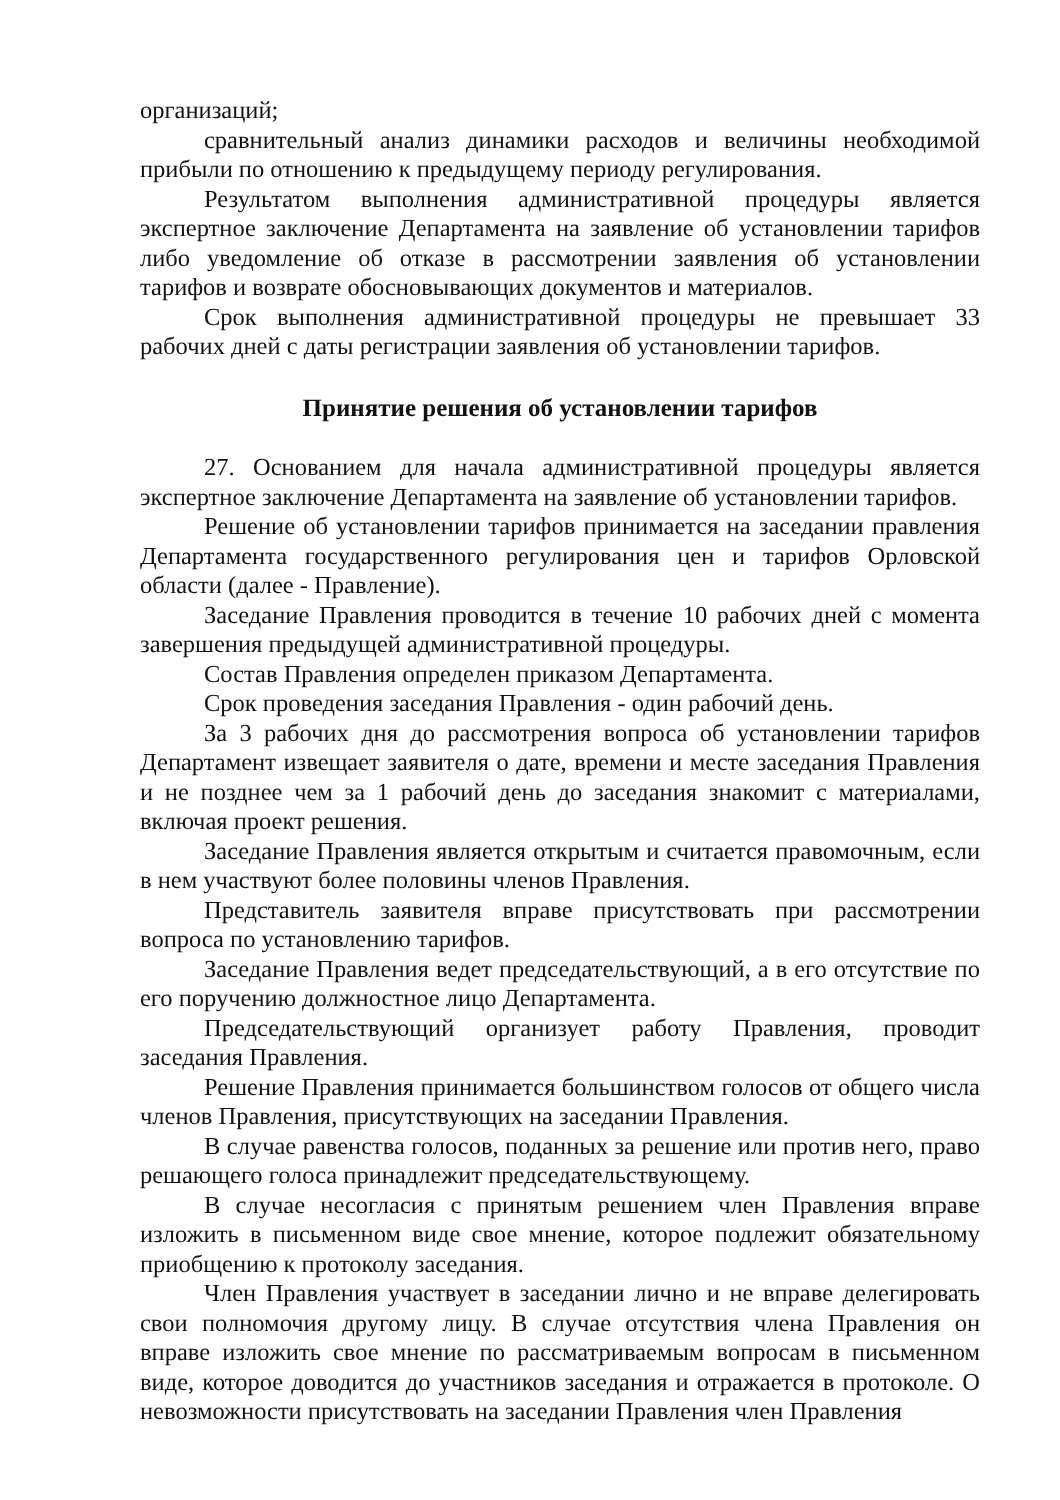организаций;
сравнительный анализ динамики расходов и величины необходимой прибыли по отношению к предыдущему периоду регулирования.
Результатом выполнения административной процедуры является экспертное заключение Департамента на заявление об установлении тарифов либо уведомление об отказе в рассмотрении заявления об установлении тарифов и возврате обосновывающих документов и материалов.
Срок выполнения административной процедуры не превышает 33 рабочих дней с даты регистрации заявления об установлении тарифов.
Принятие решения об установлении тарифов
27. Основанием для начала административной процедуры является экспертное заключение Департамента на заявление об установлении тарифов.
Решение об установлении тарифов принимается на заседании правления Департамента государственного регулирования цен и тарифов Орловской области (далее - Правление).
Заседание Правления проводится в течение 10 рабочих дней с момента завершения предыдущей административной процедуры.
Состав Правления определен приказом Департамента.
Срок проведения заседания Правления - один рабочий день.
За 3 рабочих дня до рассмотрения вопроса об установлении тарифов Департамент извещает заявителя о дате, времени и месте заседания Правления и не позднее чем за 1 рабочий день до заседания знакомит с материалами, включая проект решения.
Заседание Правления является открытым и считается правомочным, если в нем участвуют более половины членов Правления.
Представитель заявителя вправе присутствовать при рассмотрении вопроса по установлению тарифов.
Заседание Правления ведет председательствующий, а в его отсутствие по его поручению должностное лицо Департамента.
Председательствующий организует работу Правления, проводит заседания Правления.
Решение Правления принимается большинством голосов от общего числа членов Правления, присутствующих на заседании Правления.
В случае равенства голосов, поданных за решение или против него, право решающего голоса принадлежит председательствующему.
В случае несогласия с принятым решением член Правления вправе изложить в письменном виде свое мнение, которое подлежит обязательному приобщению к протоколу заседания.
Член Правления участвует в заседании лично и не вправе делегировать свои полномочия другому лицу. В случае отсутствия члена Правления он вправе изложить свое мнение по рассматриваемым вопросам в письменном виде, которое доводится до участников заседания и отражается в протоколе. О невозможности присутствовать на заседании Правления член Правления